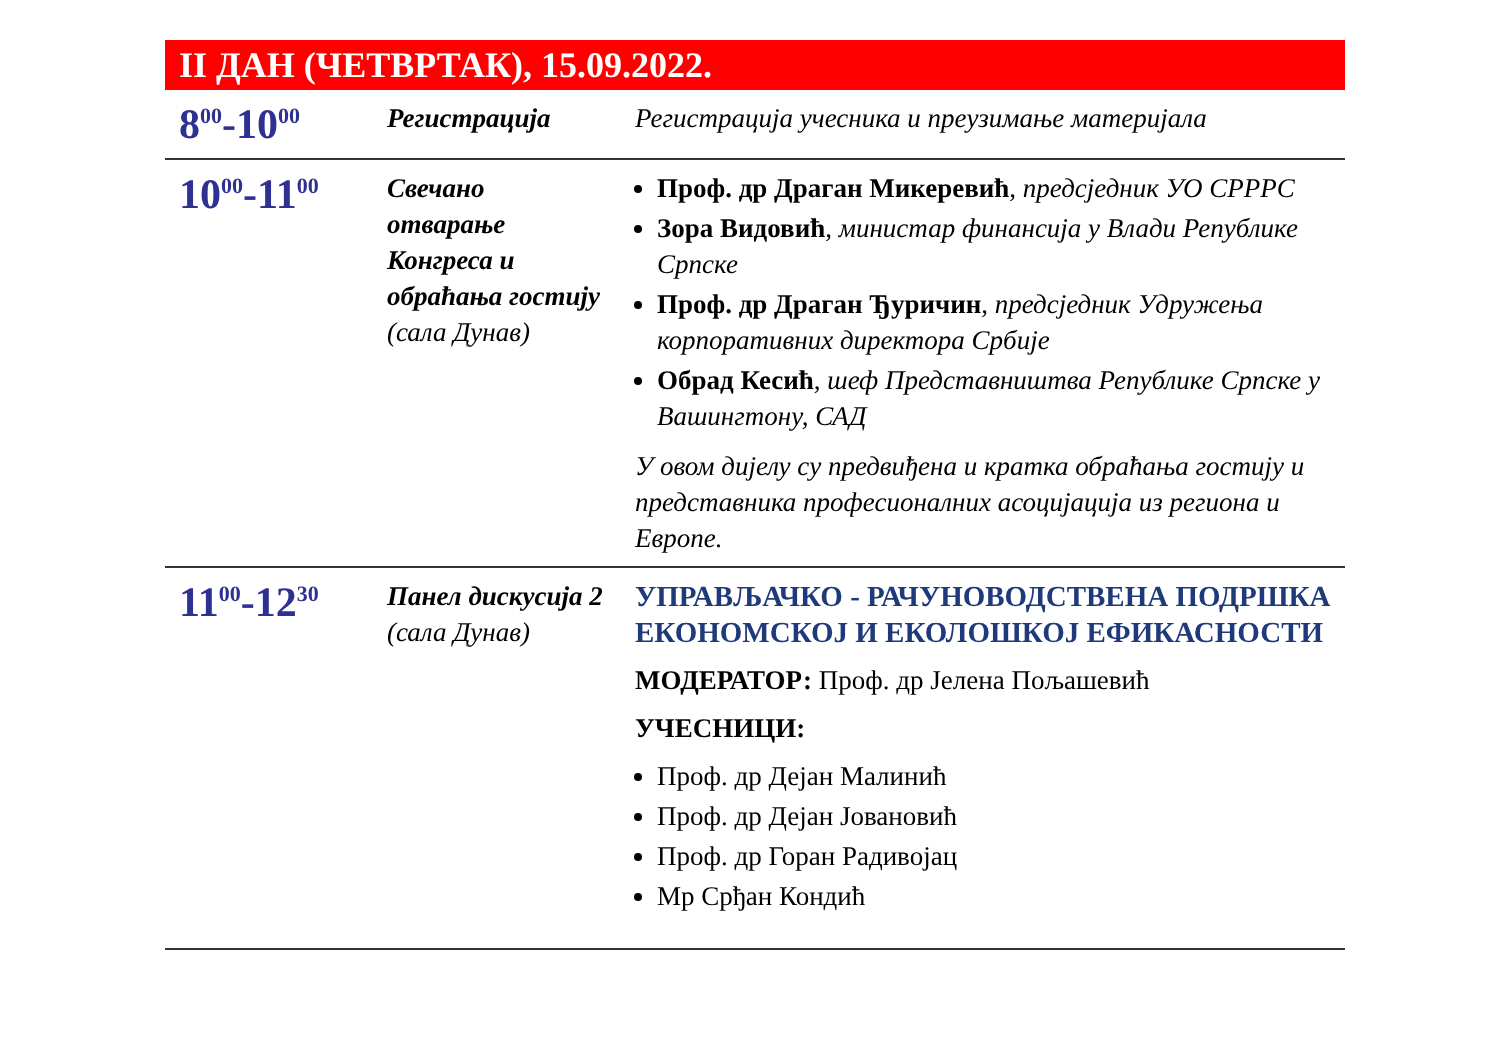II ДАН (ЧЕТВРТАК), 15.09.2022.
| 8<sup>00</sup>-10<sup>00</sup> | Регистрација | Регистрација учесника и преузимање материјала |
| 10<sup>00</sup>-11<sup>00</sup> | Свечано отварање Конгреса и обраћања гостију (сала Дунав) | Проф. др Драган Микеревић , предсједник УО СРРРС Зора Видовић , министар финансија у Влади Републике Српске Проф. др Драган Ђуричин , предсједник Удружења корпоративних директора Србије Обрад Кесић , шеф Представништва Републике Српске у Вашингтону, САД У овом дијелу су предвиђена и кратка обраћања гостију и представника професионалних асоцијација из региона и Европе. |
| 11<sup>00</sup>-12<sup>30</sup> | Панел дискусија 2 (сала Дунав) | УПРАВЉАЧКО - РАЧУНОВОДСТВЕНА ПОДРШКА ЕКОНОМСКОЈ И ЕКОЛОШКОЈ ЕФИКАСНОСТИ МОДЕРАТОР: Проф. др Јелена Пољашевић УЧЕСНИЦИ: Проф. др Дејан Малинић Проф. др Дејан Јовановић Проф. др Горан Радивојац Мр Срђан Кондић |